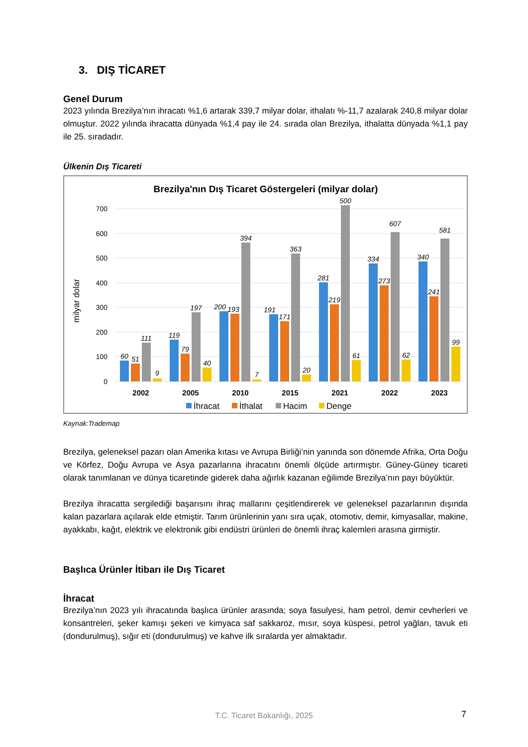3. DIŞ TİCARET
Genel Durum
2023 yılında Brezilya’nın ihracatı %1,6 artarak 339,7 milyar dolar, ithalatı %-11,7 azalarak 240,8 milyar dolar olmuştur. 2022 yılında ihracatta dünyada %1,4 pay ile 24. sırada olan Brezilya, ithalatta dünyada %1,1 pay ile 25. sıradadır.
Ülkenin Dış Ticareti
Brezilya'nın Dış Ticaret Göstergeleri (milyar dolar)
milyar dolar
700
600
500
400
300
200
100
0
60
51
111
9
119
79
197
40
200
193
394
7
191
171
363
20
281
219
500
61
334
273
607
62
340
241
581
99
2002
2005
2010
2015
2021
2022
2023
İhracat
İthalat
Hacim
Denge
Kaynak:Trademap
Brezilya, geleneksel pazarı olan Amerika kıtası ve Avrupa Birliği’nin yanında son dönemde Afrika, Orta Doğu ve Körfez, Doğu Avrupa ve Asya pazarlarına ihracatını önemli ölçüde artırmıştır. Güney-Güney ticareti olarak tanımlanan ve dünya ticaretinde giderek daha ağırlık kazanan eğilimde Brezilya’nın payı büyüktür.
Brezilya ihracatta sergilediği başarısını ihraç mallarını çeşitlendirerek ve geleneksel pazarlarının dışında kalan pazarlara açılarak elde etmiştir. Tarım ürünlerinin yanı sıra uçak, otomotiv, demir, kimyasallar, makine, ayakkabı, kağıt, elektrik ve elektronik gibi endüstri ürünleri de önemli ihraç kalemleri arasına girmiştir.
Başlıca Ürünler İtibarı ile Dış Ticaret
İhracat
Brezilya’nın 2023 yılı ihracatında başlıca ürünler arasında; soya fasulyesi, ham petrol, demir cevherleri ve konsantreleri, şeker kamışı şekeri ve kimyaca saf sakkaroz, mısır, soya küspesi, petrol yağları, tavuk eti (dondurulmuş), sığır eti (dondurulmuş) ve kahve ilk sıralarda yer almaktadır.
T.C. Ticaret Bakanlığı, 2025 7